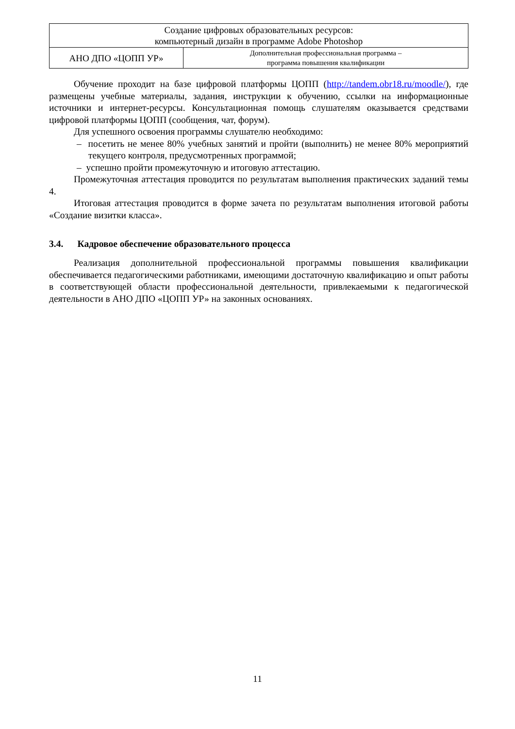| Создание цифровых образовательных ресурсов: компьютерный дизайн в программе Adobe Photoshop | |
| АНО ДПО «ЦОПП УР» | Дополнительная профессиональная программа – программа повышения квалификации |
Обучение проходит на базе цифровой платформы ЦОПП (http://tandem.obr18.ru/moodle/), где размещены учебные материалы, задания, инструкции к обучению, ссылки на информационные источники и интернет-ресурсы. Консультационная помощь слушателям оказывается средствами цифровой платформы ЦОПП (сообщения, чат, форум).
Для успешного освоения программы слушателю необходимо:
– посетить не менее 80% учебных занятий и пройти (выполнить) не менее 80% мероприятий текущего контроля, предусмотренных программой;
– успешно пройти промежуточную и итоговую аттестацию.
Промежуточная аттестация проводится по результатам выполнения практических заданий темы 4.
Итоговая аттестация проводится в форме зачета по результатам выполнения итоговой работы «Создание визитки класса».
3.4. Кадровое обеспечение образовательного процесса
Реализация дополнительной профессиональной программы повышения квалификации обеспечивается педагогическими работниками, имеющими достаточную квалификацию и опыт работы в соответствующей области профессиональной деятельности, привлекаемыми к педагогической деятельности в АНО ДПО «ЦОПП УР» на законных основаниях.
11